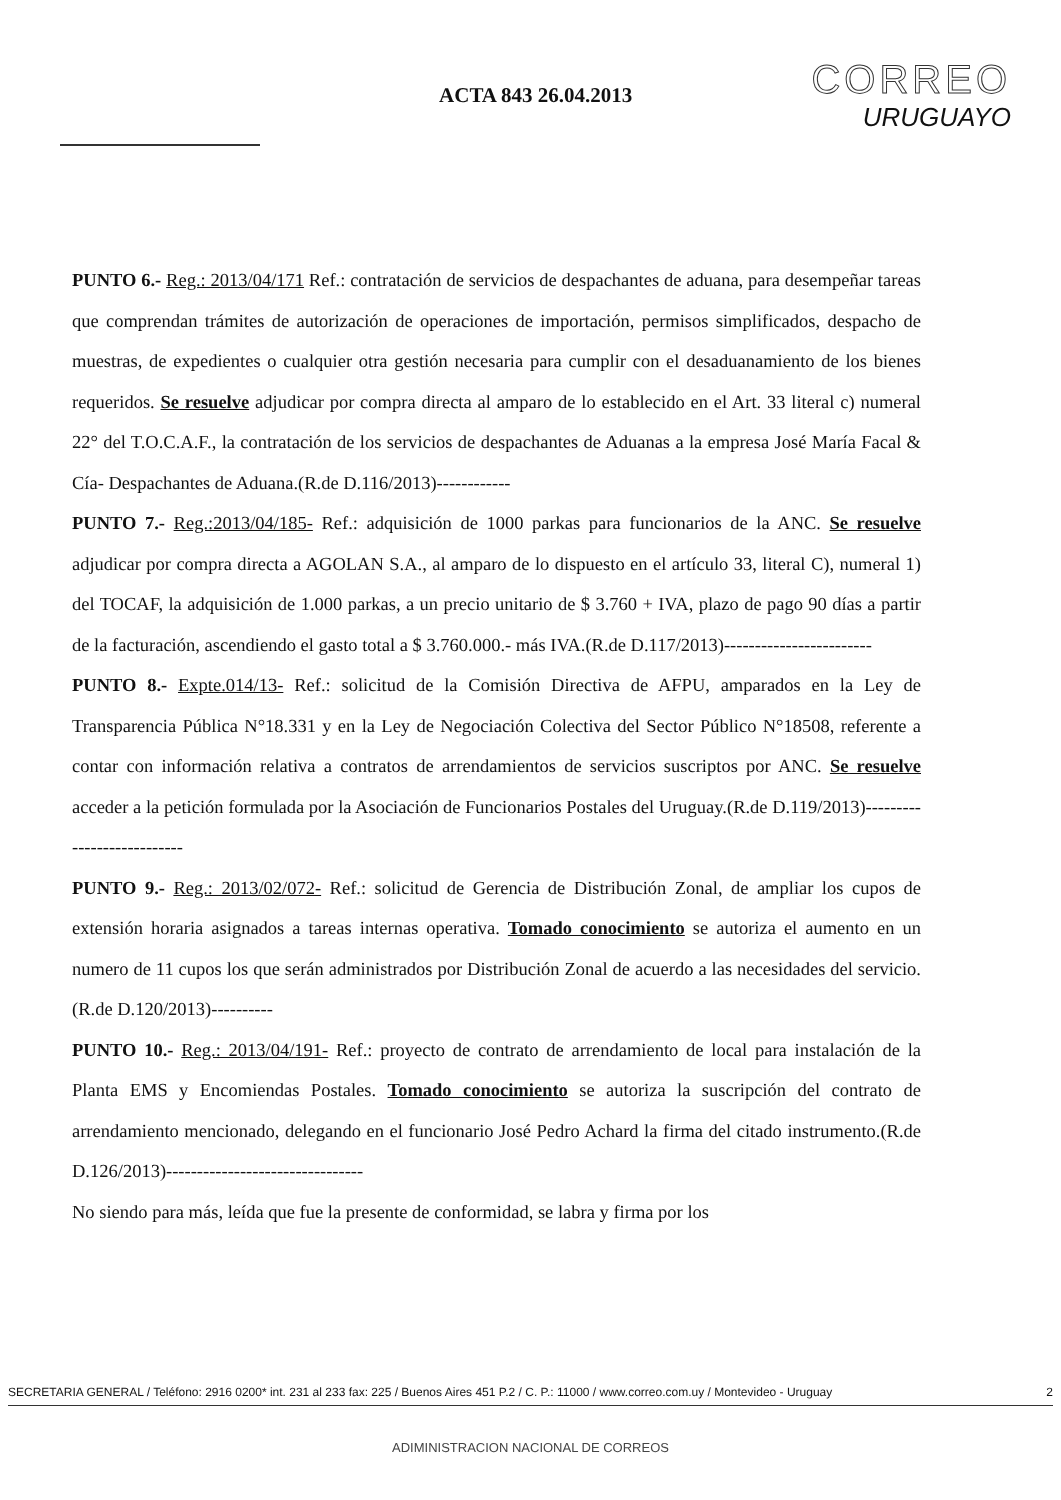ACTA 843 26.04.2013
CORREO
URUGUAYO
PUNTO 6.- Reg.: 2013/04/171 Ref.: contratación de servicios de despachantes de aduana, para desempeñar tareas que comprendan trámites de autorización de operaciones de importación, permisos simplificados, despacho de muestras, de expedientes o cualquier otra gestión necesaria para cumplir con el desaduanamiento de los bienes requeridos. Se resuelve adjudicar por compra directa al amparo de lo establecido en el Art. 33 literal c) numeral 22° del T.O.C.A.F., la contratación de los servicios de despachantes de Aduanas a la empresa José María Facal & Cía- Despachantes de Aduana.(R.de D.116/2013)------------
PUNTO 7.- Reg.:2013/04/185- Ref.: adquisición de 1000 parkas para funcionarios de la ANC. Se resuelve adjudicar por compra directa a AGOLAN S.A., al amparo de lo dispuesto en el artículo 33, literal C), numeral 1) del TOCAF, la adquisición de 1.000 parkas, a un precio unitario de $ 3.760 + IVA, plazo de pago 90 días a partir de la facturación, ascendiendo el gasto total a $ 3.760.000.- más IVA.(R.de D.117/2013)------------------------
PUNTO 8.- Expte.014/13- Ref.: solicitud de la Comisión Directiva de AFPU, amparados en la Ley de Transparencia Pública N°18.331 y en la Ley de Negociación Colectiva del Sector Público N°18508, referente a contar con información relativa a contratos de arrendamientos de servicios suscriptos por ANC. Se resuelve acceder a la petición formulada por la Asociación de Funcionarios Postales del Uruguay.(R.de D.119/2013)---------------------------
PUNTO 9.- Reg.: 2013/02/072- Ref.: solicitud de Gerencia de Distribución Zonal, de ampliar los cupos de extensión horaria asignados a tareas internas operativa. Tomado conocimiento se autoriza el aumento en un numero de 11 cupos los que serán administrados por Distribución Zonal de acuerdo a las necesidades del servicio.(R.de D.120/2013)----------
PUNTO 10.- Reg.: 2013/04/191- Ref.: proyecto de contrato de arrendamiento de local para instalación de la Planta EMS y Encomiendas Postales. Tomado conocimiento se autoriza la suscripción del contrato de arrendamiento mencionado, delegando en el funcionario José Pedro Achard la firma del citado instrumento.(R.de D.126/2013)--------------------------------
No siendo para más, leída que fue la presente de conformidad, se labra y firma por los
SECRETARIA GENERAL / Teléfono: 2916 0200* int. 231 al 233 fax: 225 / Buenos Aires 451 P.2 / C. P.: 11000 / www.correo.com.uy / Montevideo - Uruguay 2
ADIMINISTRACION NACIONAL DE CORREOS